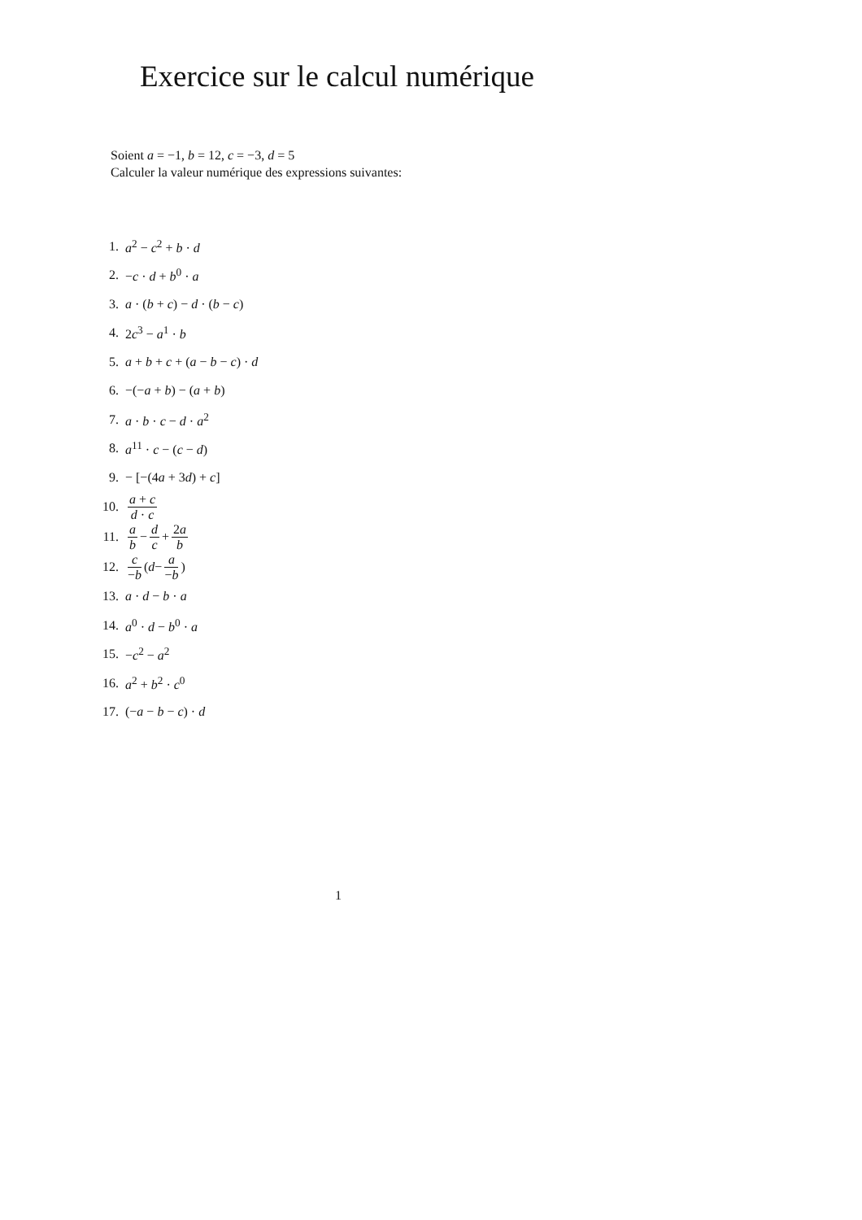Exercice sur le calcul numérique
Soient a = −1, b = 12, c = −3, d = 5
Calculer la valeur numérique des expressions suivantes:
1. a<sup>2</sup> − c<sup>2</sup> + b · d
2. −c · d + b<sup>0</sup> · a
3. a · (b + c) − d · (b − c)
4. 2c<sup>3</sup> − a<sup>1</sup> · b
5. a + b + c + (a − b − c) · d
6. −(−a + b) − (a + b)
7. a · b · c − d · a<sup>2</sup>
8. a<sup>11</sup> · c − (c − d)
9. − [−(4a + 3d) + c]
10. a + c d · c
11. a b − d c + 2a b
12. c −b (d − a −b)
13. a · d − b · a
14. a<sup>0</sup> · d − b<sup>0</sup> · a
15. −c<sup>2</sup> − a<sup>2</sup>
16. a<sup>2</sup> + b<sup>2</sup> · c<sup>0</sup>
17. (−a − b − c) · d
1